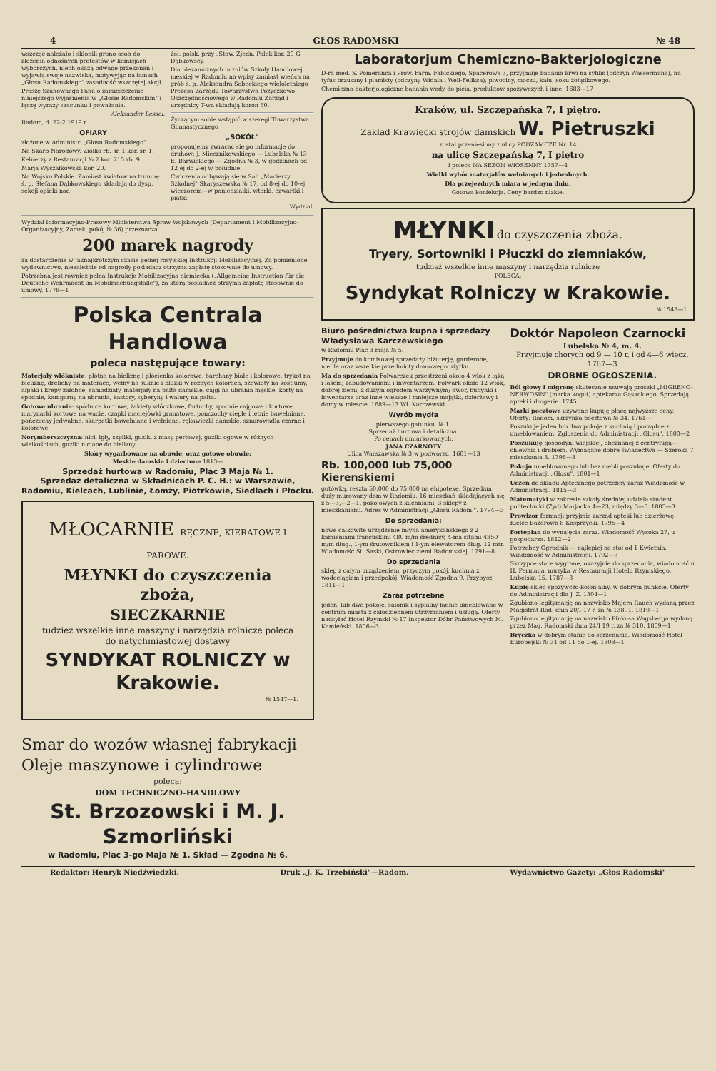4 GŁOS RADOMSKI № 48
wszczęć należało i skłonili grono osób do złożenia odnośnych protestów w komisjach wyborczych, niech okażą odwagę przekonań i wyjawią swoje nazwiska, motywyjąc na łamach „Głosu Radomskiego" zasadność wszczętej akcji.
Proszę Szanownego Pana o zamieszczenie niniejszego wyjaśnienia w „Głosie Radomskim" i łączę wyrazy szacunku i poważania.
Aleksander Lessel.
Radom, d. 22-2 1919 r.
OFIARY
złożone w Administr. „Głosu Radomskiego".
Na Skarb Narodowy. Ziółko rb. sr. 1 kor. sr. 1.
Kelnerzy z Restauracji № 2 kor. 215 rb. 9.
Marja Wyszałkowska kor. 20.
Na Wojsko Polskie. Zamiast kwiatów na trumnę ś. p. Stefana Dąbkowskiego składają do dysp. sekcji opieki nad
żoł. polsk. przy „Stow. Zjedn. Polek kor. 20 G. Dąbkowscy.
Dla niezamożnych uczniów Szkoły Handlowej męskiej w Radomiu na wpisy zamiast wieńca na grób ś. p. Aleksandra Sobeckiego wieloletniego Prezesa Zarządu Towarzystwa Pożyczkowo-Oszczędnościowego w Radomiu Zarząd i urzędnicy T-wa składają koron 50.
Życzącym sobie wstąpić w szeregi Towarzystwa Gimnastycznego
„SOKÓŁ"
proponujemy zwracać się po informacje do druhów: J. Miecznikowskiego — Lubelska № 13, E. Barwickiego — Zgodna № 3, w godzinach od 12 ej do 2-ej w południe.
Ćwiczenia odbywają się w Sali „Macierzy Szkolnej" Skaryszewska № 17, od 8-ej do 10-ej wieczorem—w poniedziałki, wtorki, czwartki i piątki.
Wydział.
Wydział Informacyjno-Prasowy Ministerstwa Spraw Wojskowych (Departament I Mobilizacyjno-Organizacyjny, Zamek, pokój № 36) przeznacza
200 marek nagrody
za dostarczenie w jaknajkrótszym czasie pełnej rosyjskiej Instrukcji Mobilizacyjnej. Za pomienione wydawnictwo, niezależnie od nagrody posiadacz otrzyma zapłatę stosownie do umowy.
Potrzebna jest również pełna Instrukcja Mobilizacyjna niemiecka („Allgemeine Instruction für die Deutsche Wehrmacht im Mobilmachungsfalle"), za którą posiadacz otrzyma zapłatę stosownie do umowy. 1778—1
Polska Centrala Handlowa
poleca następujące towary:
Materjały włókniste: płótna na bieliznę i płócienka kolorowe, barchany białe i kolorowe, trykot na bieliznę, drelichy na materace, wełny na suknie i bluzki w różnych kolorach, szewioty na kostjumy, alpaki i krepy żałobne, samodziały, materjały na palta damskie, cajgi na ubrania męskie, korty na spodnie, kamgarny na ubrania, kastory, syberyny i walury na palta.
Gotowe ubrania: spódnice kortowe, żakiety włóczkowe, fartuchy, spodnie cajgowe i kortowe, marynarki kortowe na wacie, czapki maciejówki granatowe, pończochy ciepłe i letnie bawełniane, pończochy jedwabne, skarpetki bawełniane i wełniane, rękawiczki damskie, sznurowadła czarne i kolorowe.
Norymberszczyzna: nici, igły, szpilki, guziki z masy perłowej, guziki ogowe w różnych wielkościach, guziki niciane do bielizny.
Skóry wygarbowane na obuwie, oraz gotowe obuwie:
Męskie damskie i dziecinne 1813—
Sprzedaż hurtowa w Radomiu, Plac 3 Maja № 1.
Sprzedaż detaliczna w Składnicach P. C. H.: w Warszawie, Radomiu, Kielcach, Lublinie, Łomży, Piotrkowie, Siedlach i Płocku.
MŁOCARNIE RĘCZNE, KIERATOWE I PAROWE.
MŁYNKI do czyszczenia zboża,
SIECZKARNIE
tudzież wszelkie inne maszyny i narzędzia rolnicze poleca do natychmiastowej dostawy
SYNDYKAT ROLNICZY w Krakowie.
№ 1547—1.
Smar do wozów własnej fabrykacji
Oleje maszynowe i cylindrowe
poleca:
DOM TECHNICZNO-HANDLOWY
St. Brzozowski i M. J. Szmorliński
w Radomiu, Plac 3-go Maja № 1. Skład — Zgodna № 6.
Laboratorjum Chemiczno-Bakterjologiczne
D-ra med. S. Pomeranca i Prow. Farm. Fabickiego, Spacerowa 3, przyjmuje badania krwi na syfilis (odczyn Wassermana), na tyfus brzuszny i plamisty (odczyny Widala i Weil-Feliksa), plwociny, moczu, kału, soku żołądkowego.
Chemiczno-bakterjologiczne badania wody do picia, produktów spożywczych i inne. 1683—17
Kraków, ul. Szczepańska 7, I piętro.
Zakład Krawiecki strojów damskich W. Pietruszki
został przeniesiony z ulicy PODZAMCZE Nr. 14
na ulicę Szczepańską 7, I piętro
i poleca NA SEZON WIOSENNY 1757—4
Wielki wybór materjałów wełnianych i jedwabnych.
Dla przejezdnych miara w jednym dniu.
Gotowa konfekcja. Ceny bardzo nizkie.
MŁYNKI do czyszczenia zboża.
Tryery, Sortowniki i Płuczki do ziemniaków,
tudzież wszelkie inne maszyny i narzędzia rolnicze
POLECA:
Syndykat Rolniczy w Krakowie.
№ 1548—1.
Biuro pośrednictwa kupna i sprzedaży Władysława Karczewskiego
w Radomiu Plac 3 maja № 5.
Przyjmuje do komisowej sprzedaży biżuterję, garderobę, meble oraz wszelkie przedmioty domowego użytku.
Ma do sprzedania Folwarczek przestrzeni około 4 włók z łąką i lasem; zabudowaniami i inwentarzem. Folwark około 12 włók, dobrej ziemi, z dużym ogrodem warzywnym; dwór, budynki i inwentarze oraz inne większe i mniejsze majątki, dzierżawy i domy w mieście. 1689—13 Wł. Karczewski.
Wyrób mydła
pierwszego gatunku, № 1.
Sprzedaż hurtowa i detaliczna.
Po cenach umiarkowanych.
JANA CZARNOTY
Ulica Warszawska № 3 w podwórzu. 1601—13
Rb. 100,000 lub 75,000 Kierenskiemi
gotówką, reszta 50,000 do 75,000 na ehipotekę. Sprzedam duży murowany dom w Radomiu, 16 mieszkań składających się z 5—3,—2—1, pokojowych z kuchniami, 3 sklepy z mieszkaniami. Adres w Administracji „Głosu Radom.". 1794—3
Do sprzedania:
nowe całkowite urządzenie młyna amerykańskiego z 2 kamieniami francuskimi 480 m/m średnicy, 4-ma sitami 4850 m/m dług., 1-ym śrutownikiem i 1-ym elewatorem dług. 12 mtr. Wiadomość St. Saski, Ostrowiec ziemi Radomskiej. 1791—8
Do sprzedania
sklep z całym urządzeniem, przyczym pokój, kuchnia z wodociągiem i przedpokój. Wiadomość Zgodna 9, Przybysz. 1811—1
Zaraz potrzebne
jeden, lub dwa pokoje, salonik i sypialny ładnie umeblowane w centrum miasta z całodziennem utrzymaniem i usługą. Oferty nadsyłać Hotel Rzymski № 17 Inspektor Dóbr Państwowych M. Kamieński. 1806—3
Doktór Napoleon Czarnocki
Lubelska № 4, m. 4.
Przyjmuje chorych od 9 — 10 r. i od 4—6 wiecz. 1767—3
DROBNE OGŁOSZENIA.
Ból głowy i migrenę skutecznie usuwają proszki „MIGRENO-NERWOSIN" (marka kogut) aptekarza Gąsackiego. Sprzedają apteki i drogerie. 1745
Marki pocztowe używane kupuję płacę najwyższe ceny. Oferty: Radom, skrzynka pocztowa № 34. 1761—
Poszukuje jeden lub dwa pokoje z kuchnią i porządne z umeblowaniem. Zgłoszenia do Administracji „Głosu". 1800—2
Poszukuję gospodyni wiejskiej, obeznanej z centryfugą—chlewnią i drobiem. Wymagane dobre świadectwa — Szeroka 7 mieszkania 3. 1796—3
Pokoju umeblowanego lub bez mebli poszukuje. Oferty do Administracji „Głosu". 1801—1
Uczeń do składu Aptecznego potrzebny zaraz Wiadomość w Administracji. 1815—3
Matematyki w zakresie szkoły średniej udziela student politechniki (Żyd) Marjacka 4—23, między 3—5. 1805—3
Prowizor formacji przyjmie zarząd apteki lub dzierżawę. Kielce Bazarowa 8 Kasprzycki. 1795—4
Fortepian do wynajęcia zaraz. Wiadomość Wysoka 27, u gospodarza. 1812—2
Potrzebny Ogrodnik — najlepiej na stół od 1 Kwietnia. Wiadomość w Administracji. 1792—3
Skrzypce stare wygrane, okazyjnie do sprzedania, wiadomość u H. Permana, muzyka w Restauracji Hotelu Rzymskiego, Lubelska 15. 1787—3
Kupię sklep spożywczo-kolonjalny, w dobrym punkcie. Oferty do Administracji dla J. Z. 1804—1
Zgubiono legitymację na nazwisko Majera Rauch wydaną przez Magistrat Rad. dnia 20/I-17 r. za № 13891. 1810—1
Zgubiono legitymację na nazwisko Pinkusa Wagsberga wydaną przez Mag. Radomski dnia 24/I 19 r. za № 310. 1809—1
Bryczka w dobrym stanie do sprzedania. Wiadomość Hotel Europejski № 31 od 11 do 1-ej. 1808—1
Redaktor: Henryk Niedźwiedzki. Druk „J. K. Trzebiński"—Radom. Wydawnictwo Gazety: „Głos Radomski"